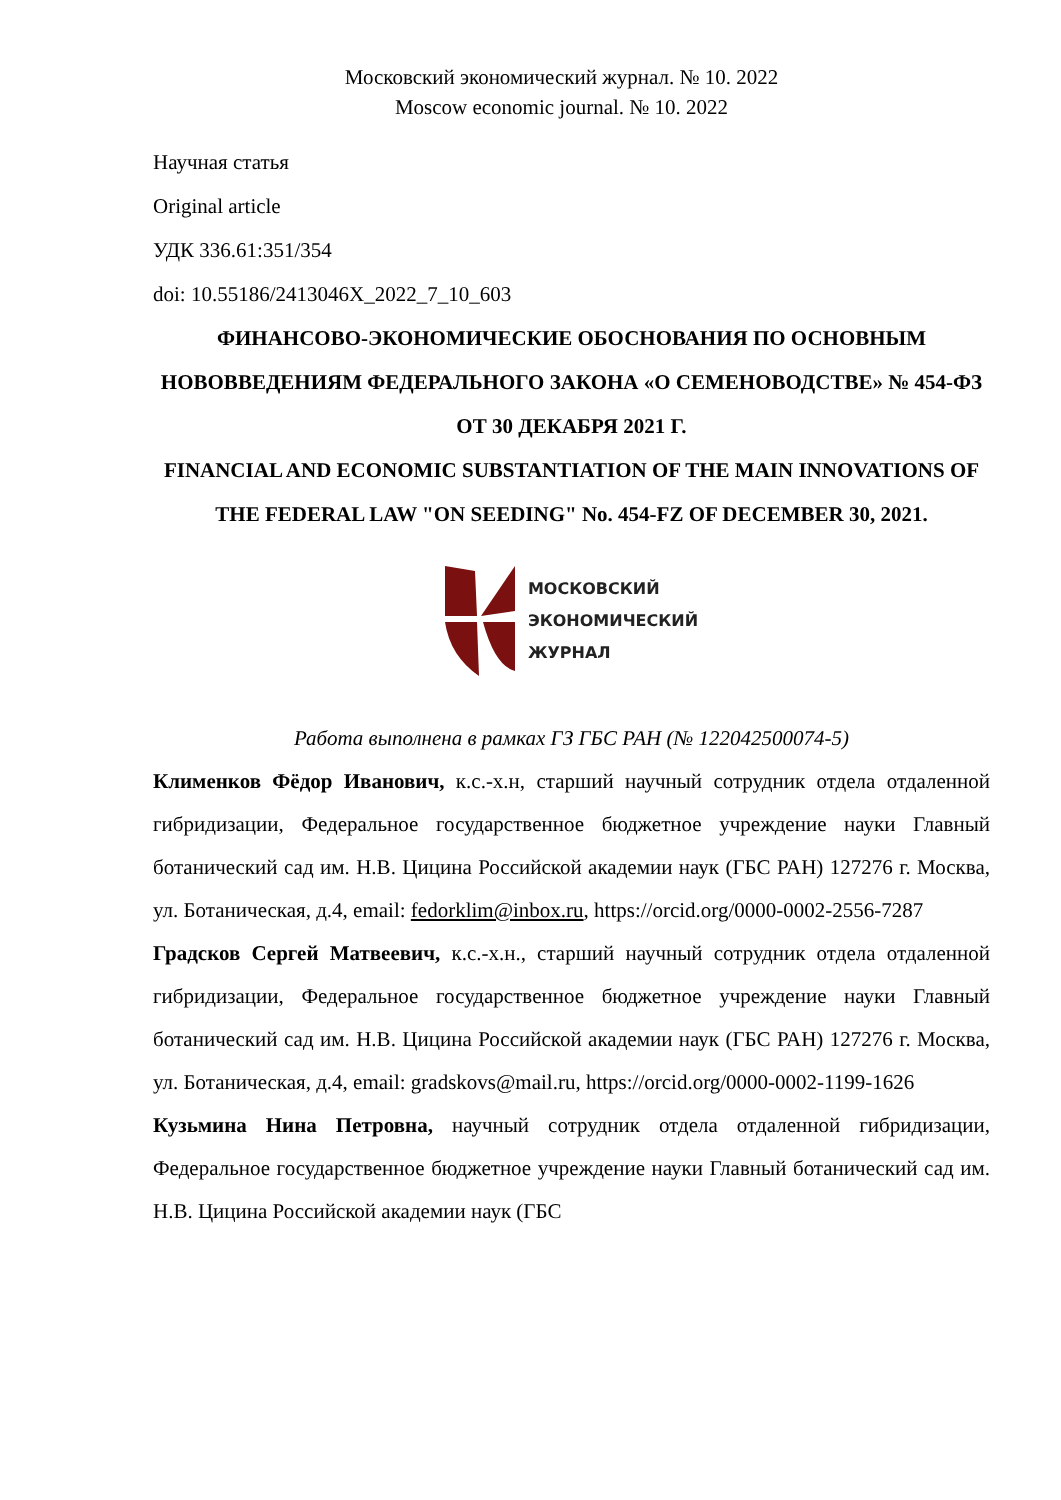Московский экономический журнал. № 10. 2022
Moscow economic journal. № 10. 2022
Научная статья
Original article
УДК 336.61:351/354
doi: 10.55186/2413046X_2022_7_10_603
ФИНАНСОВО-ЭКОНОМИЧЕСКИЕ ОБОСНОВАНИЯ ПО ОСНОВНЫМ НОВОВВЕДЕНИЯМ ФЕДЕРАЛЬНОГО ЗАКОНА «О СЕМЕНОВОДСТВЕ» № 454-ФЗ ОТ 30 ДЕКАБРЯ 2021 Г.
FINANCIAL AND ECONOMIC SUBSTANTIATION OF THE MAIN INNOVATIONS OF THE FEDERAL LAW "ON SEEDING" No. 454-FZ OF DECEMBER 30, 2021.
МОСКОВСКИЙ
ЭКОНОМИЧЕСКИЙ
ЖУРНАЛ
Работа выполнена в рамках ГЗ ГБС РАН (№ 122042500074-5)
Клименков Фёдор Иванович, к.с.-х.н, старший научный сотрудник отдела отдаленной гибридизации, Федеральное государственное бюджетное учреждение науки Главный ботанический сад им. Н.В. Цицина Российской академии наук (ГБС РАН) 127276 г. Москва, ул. Ботаническая, д.4, email: fedorklim@inbox.ru, https://orcid.org/0000-0002-2556-7287
Градсков Сергей Матвеевич, к.с.-х.н., старший научный сотрудник отдела отдаленной гибридизации, Федеральное государственное бюджетное учреждение науки Главный ботанический сад им. Н.В. Цицина Российской академии наук (ГБС РАН) 127276 г. Москва, ул. Ботаническая, д.4, email: gradskovs@mail.ru, https://orcid.org/0000-0002-1199-1626
Кузьмина Нина Петровна, научный сотрудник отдела отдаленной гибридизации, Федеральное государственное бюджетное учреждение науки Главный ботанический сад им. Н.В. Цицина Российской академии наук (ГБС